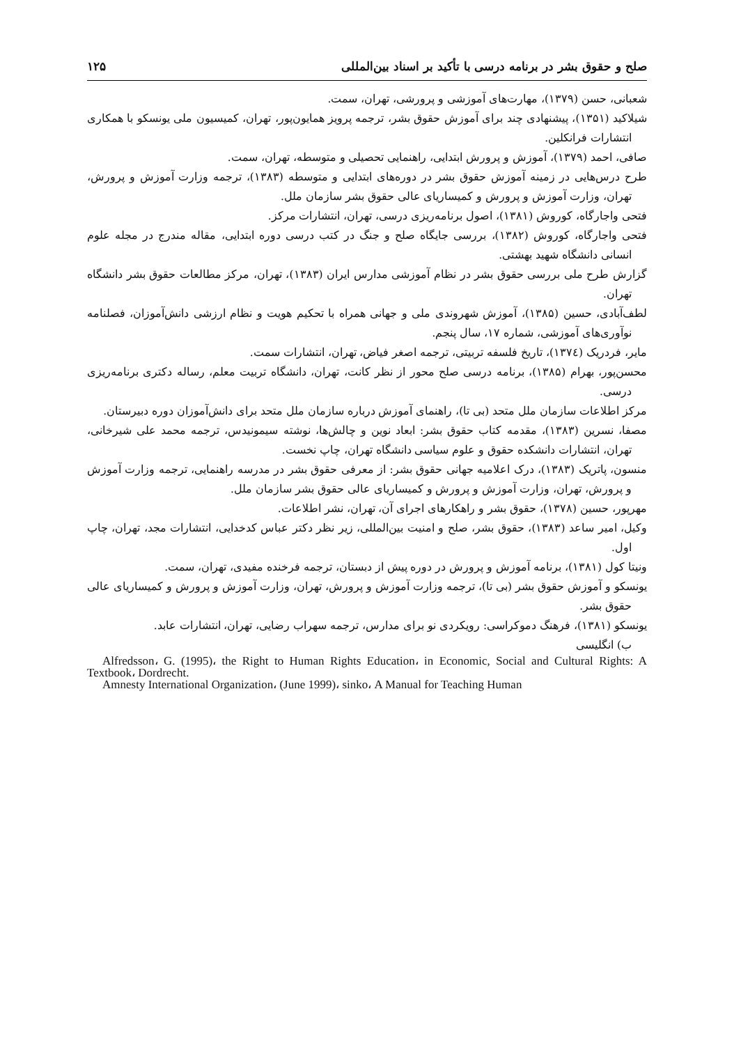صلح و حقوق بشر در برنامه درسی با تأکید بر اسناد بین‌المللی ۱۲۵
شعبانی، حسن (۱۳۷۹)، مهارت‌های آموزشی و پرورشی، تهران، سمت.
شیلاکید (۱۳۵۱)، پیشنهادی چند برای آموزش حقوق بشر، ترجمه پرویز همایون‌پور، تهران، کمیسیون ملی یونسکو با همکاری انتشارات فرانکلین.
صافی، احمد (۱۳۷۹)، آموزش و پرورش ابتدایی، راهنمایی تحصیلی و متوسطه، تهران، سمت.
طرح درس‌هایی در زمینه آموزش حقوق بشر در دوره‌های ابتدایی و متوسطه (۱۳۸۳)، ترجمه وزارت آموزش و پرورش، تهران، وزارت آموزش و پرورش و کمیساریای عالی حقوق بشر سازمان ملل.
فتحی واجارگاه، کوروش (۱۳۸۱)، اصول برنامه‌ریزی درسی، تهران، انتشارات مرکز.
فتحی واجارگاه، کوروش (۱۳۸۲)، بررسی جایگاه صلح و جنگ در کتب درسی دوره ابتدایی، مقاله مندرج در مجله علوم انسانی دانشگاه شهید بهشتی.
گزارش طرح ملی بررسی حقوق بشر در نظام آموزشی مدارس ایران (۱۳۸۳)، تهران، مرکز مطالعات حقوق بشر دانشگاه تهران.
لطف‌آبادی، حسین (۱۳۸۵)، آموزش شهروندی ملی و جهانی همراه با تحکیم هویت و نظام ارزشی دانش‌آموزان، فصلنامه نوآوری‌های آموزشی، شماره ۱۷، سال پنجم.
مایر، فردریک (۱۳۷٤)، تاریخ فلسفه تربیتی، ترجمه اصغر فیاض، تهران، انتشارات سمت.
محسن‌پور، بهرام (۱۳۸۵)، برنامه درسی صلح محور از نظر کانت، تهران، دانشگاه تربیت معلم، رساله دکتری برنامه‌ریزی درسی.
مرکز اطلاعات سازمان ملل متحد (بی تا)، راهنمای آموزش درباره سازمان ملل متحد برای دانش‌آموزان دوره دبیرستان.
مصفا، نسرین (۱۳۸۳)، مقدمه کتاب حقوق بشر: ابعاد نوین و چالش‌ها، نوشته سیمونیدس، ترجمه محمد علی شیرخانی، تهران، انتشارات دانشکده حقوق و علوم سیاسی دانشگاه تهران، چاپ نخست.
منسون، پاتریک (۱۳۸۳)، درک اعلامیه جهانی حقوق بشر: از معرفی حقوق بشر در مدرسه راهنمایی، ترجمه وزارت آموزش و پرورش، تهران، وزارت آموزش و پرورش و کمیساریای عالی حقوق بشر سازمان ملل.
مهرپور، حسین (۱۳۷۸)، حقوق بشر و راهکارهای اجرای آن، تهران، نشر اطلاعات.
وکیل، امیر ساعد (۱۳۸۳)، حقوق بشر، صلح و امنیت بین‌المللی، زیر نظر دکتر عباس کدخدایی، انتشارات مجد، تهران، چاپ اول.
ونیتا کول (۱۳۸۱)، برنامه آموزش و پرورش در دوره پیش از دبستان، ترجمه فرخنده مفیدی، تهران، سمت.
یونسکو و آموزش حقوق بشر (بی تا)، ترجمه وزارت آموزش و پرورش، تهران، وزارت آموزش و پرورش و کمیساریای عالی حقوق بشر.
یونسکو (۱۳۸۱)، فرهنگ دموکراسی: رویکردی نو برای مدارس، ترجمه سهراب رضایی، تهران، انتشارات عابد.
ب) انگلیسی
Alfredsson، G. (1995)، the Right to Human Rights Education، in Economic, Social and Cultural Rights: A Textbook، Dordrecht.
Amnesty International Organization، (June 1999)، sinko، A Manual for Teaching Human